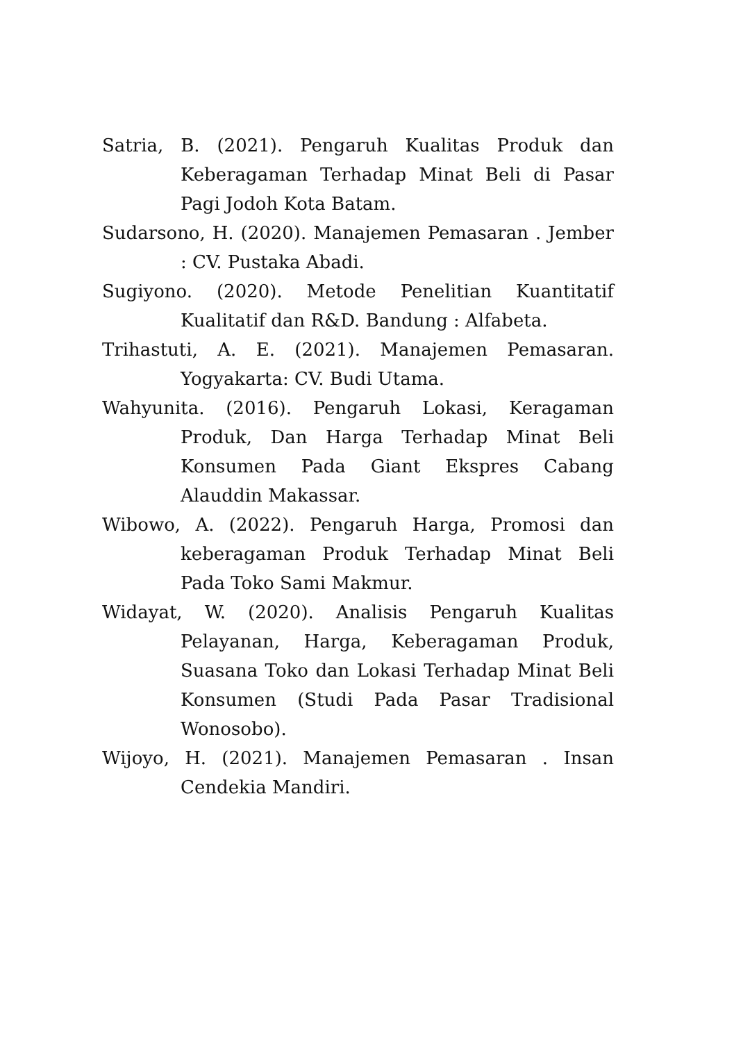Satria, B. (2021). Pengaruh Kualitas Produk dan Keberagaman Terhadap Minat Beli di Pasar Pagi Jodoh Kota Batam.
Sudarsono, H. (2020). Manajemen Pemasaran . Jember : CV. Pustaka Abadi.
Sugiyono. (2020). Metode Penelitian Kuantitatif Kualitatif dan R&D. Bandung : Alfabeta.
Trihastuti, A. E. (2021). Manajemen Pemasaran. Yogyakarta: CV. Budi Utama.
Wahyunita. (2016). Pengaruh Lokasi, Keragaman Produk, Dan Harga Terhadap Minat Beli Konsumen Pada Giant Ekspres Cabang Alauddin Makassar.
Wibowo, A. (2022). Pengaruh Harga, Promosi dan keberagaman Produk Terhadap Minat Beli Pada Toko Sami Makmur.
Widayat, W. (2020). Analisis Pengaruh Kualitas Pelayanan, Harga, Keberagaman Produk, Suasana Toko dan Lokasi Terhadap Minat Beli Konsumen (Studi Pada Pasar Tradisional Wonosobo).
Wijoyo, H. (2021). Manajemen Pemasaran . Insan Cendekia Mandiri.